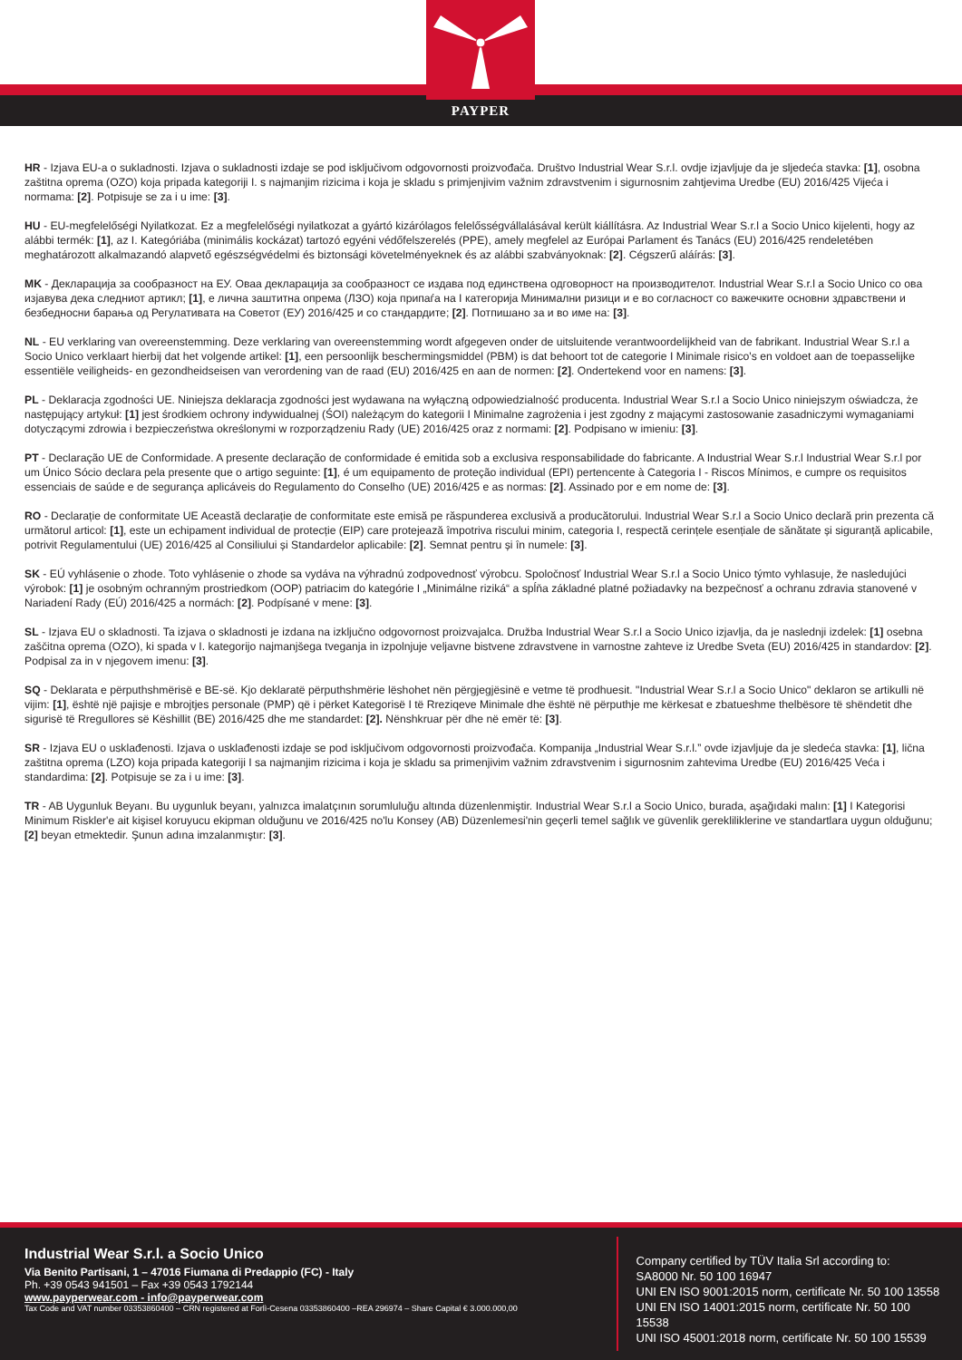PAYPER
HR - Izjava EU-a o sukladnosti. Izjava o sukladnosti izdaje se pod isključivom odgovornosti proizvođača. Društvo Industrial Wear S.r.l. ovdje izjavljuje da je sljedeća stavka: [1], osobna zaštitna oprema (OZO) koja pripada kategoriji I. s najmanjim rizicima i koja je skladu s primjenjivim važnim zdravstvenim i sigurnosnim zahtjevima Uredbe (EU) 2016/425 Vijeća i normama: [2]. Potpisuje se za i u ime: [3].
HU - EU-megfelelőségi Nyilatkozat. Ez a megfelelőségi nyilatkozat a gyártó kizárólagos felelősségvállalásával került kiállításra. Az Industrial Wear S.r.l a Socio Unico kijelenti, hogy az alábbi termék: [1], az I. Kategóriába (minimális kockázat) tartozó egyéni védőfelszerelés (PPE), amely megfelel az Európai Parlament és Tanács (EU) 2016/425 rendeletében meghatározott alkalmazandó alapvető egészségvédelmi és biztonsági követelményeknek és az alábbi szabványoknak: [2]. Cégszerű aláírás: [3].
MK - Декларација за сообразност на ЕУ. Оваа декларација за сообразност се издава под единствена одговорност на производителот. Industrial Wear S.r.l a Socio Unico со ова изјавува дека следниот артикл; [1], е лична заштитна опрема (ЛЗО) која припаѓа на I категорија Минимални ризици и е во согласност со важечките основни здравствени и безбедносни барања од Регулативата на Советот (ЕУ) 2016/425 и со стандардите; [2]. Потпишано за и во име на: [3].
NL - EU verklaring van overeenstemming. Deze verklaring van overeenstemming wordt afgegeven onder de uitsluitende verantwoordelijkheid van de fabrikant. Industrial Wear S.r.l a Socio Unico verklaart hierbij dat het volgende artikel: [1], een persoonlijk beschermingsmiddel (PBM) is dat behoort tot de categorie I Minimale risico's en voldoet aan de toepasselijke essentiële veiligheids- en gezondheidseisen van verordening van de raad (EU) 2016/425 en aan de normen: [2]. Ondertekend voor en namens: [3].
PL - Deklaracja zgodności UE. Niniejsza deklaracja zgodności jest wydawana na wyłączną odpowiedzialność producenta. Industrial Wear S.r.l a Socio Unico niniejszym oświadcza, że następujący artykuł: [1] jest środkiem ochrony indywidualnej (ŚOI) należącym do kategorii I Minimalne zagrożenia i jest zgodny z mającymi zastosowanie zasadniczymi wymaganiami dotyczącymi zdrowia i bezpieczeństwa określonymi w rozporządzeniu Rady (UE) 2016/425 oraz z normami: [2]. Podpisano w imieniu: [3].
PT - Declaração UE de Conformidade. A presente declaração de conformidade é emitida sob a exclusiva responsabilidade do fabricante. A Industrial Wear S.r.l Industrial Wear S.r.l por um Único Sócio declara pela presente que o artigo seguinte: [1], é um equipamento de proteção individual (EPI) pertencente à Categoria I - Riscos Mínimos, e cumpre os requisitos essenciais de saúde e de segurança aplicáveis do Regulamento do Conselho (UE) 2016/425 e as normas: [2]. Assinado por e em nome de: [3].
RO - Declarație de conformitate UE Această declarație de conformitate este emisă pe răspunderea exclusivă a producătorului. Industrial Wear S.r.l a Socio Unico declară prin prezenta că următorul articol: [1], este un echipament individual de protecție (EIP) care protejează împotriva riscului minim, categoria I, respectă cerințele esențiale de sănătate și siguranță aplicabile, potrivit Regulamentului (UE) 2016/425 al Consiliului și Standardelor aplicabile: [2]. Semnat pentru și în numele: [3].
SK - EÚ vyhlásenie o zhode. Toto vyhlásenie o zhode sa vydáva na výhradnú zodpovednosť výrobcu. Spoločnosť Industrial Wear S.r.l a Socio Unico týmto vyhlasuje, že nasledujúci výrobok: [1] je osobným ochranným prostriedkom (OOP) patriacim do kategórie I „Minimálne riziká“ a spĺňa základné platné požiadavky na bezpečnosť a ochranu zdravia stanovené v Nariadení Rady (EÚ) 2016/425 a normách: [2]. Podpísané v mene: [3].
SL - Izjava EU o skladnosti. Ta izjava o skladnosti je izdana na izključno odgovornost proizvajalca. Družba Industrial Wear S.r.l a Socio Unico izjavlja, da je naslednji izdelek: [1] osebna zaščitna oprema (OZO), ki spada v I. kategorijo najmanjšega tveganja in izpolnjuje veljavne bistvene zdravstvene in varnostne zahteve iz Uredbe Sveta (EU) 2016/425 in standardov: [2]. Podpisal za in v njegovem imenu: [3].
SQ - Deklarata e përputhshmërisë e BE-së. Kjo deklaratë përputhshmërie lëshohet nën përgjegjësinë e vetme të prodhuesit. "Industrial Wear S.r.l a Socio Unico" deklaron se artikulli në vijim: [1], është një pajisje e mbrojtjes personale (PMP) që i përket Kategorisë I të Rreziqeve Minimale dhe është në përputhje me kërkesat e zbatueshme thelbësore të shëndetit dhe sigurisë të Rregullores së Këshillit (BE) 2016/425 dhe me standardet: [2]. Nënshkruar për dhe në emër të: [3].
SR - Izjava EU o usklađenosti. Izjava o usklađenosti izdaje se pod isključivom odgovornosti proizvođača. Kompanija „Industrial Wear S.r.l.” ovde izjavljuje da je sledeća stavka: [1], lična zaštitna oprema (LZO) koja pripada kategoriji I sa najmanjim rizicima i koja je skladu sa primenjivim važnim zdravstvenim i sigurnosnim zahtevima Uredbe (EU) 2016/425 Veća i standardima: [2]. Potpisuje se za i u ime: [3].
TR - AB Uygunluk Beyanı. Bu uygunluk beyanı, yalnızca imalatçının sorumluluğu altında düzenlenmiştir. Industrial Wear S.r.l a Socio Unico, burada, aşağıdaki malın: [1] I Kategorisi Minimum Riskler'e ait kişisel koruyucu ekipman olduğunu ve 2016/425 no'lu Konsey (AB) Düzenlemesi'nin geçerli temel sağlık ve güvenlik gerekliliklerine ve standartlara uygun olduğunu; [2] beyan etmektedir. Şunun adına imzalanmıştır: [3].
Industrial Wear S.r.l. a Socio Unico
Via Benito Partisani, 1 – 47016 Fiumana di Predappio (FC) - Italy
Ph. +39 0543 941501 – Fax +39 0543 1792144
www.payperwear.com - info@payperwear.com
Tax Code and VAT number 03353860400 – CRN registered at Forlì-Cesena 03353860400 –REA 296974 – Share Capital € 3.000.000,00
Company certified by TÜV Italia Srl according to:
SA8000 Nr. 50 100 16947
UNI EN ISO 9001:2015 norm, certificate Nr. 50 100 13558
UNI EN ISO 14001:2015 norm, certificate Nr. 50 100 15538
UNI ISO 45001:2018 norm, certificate Nr. 50 100 15539